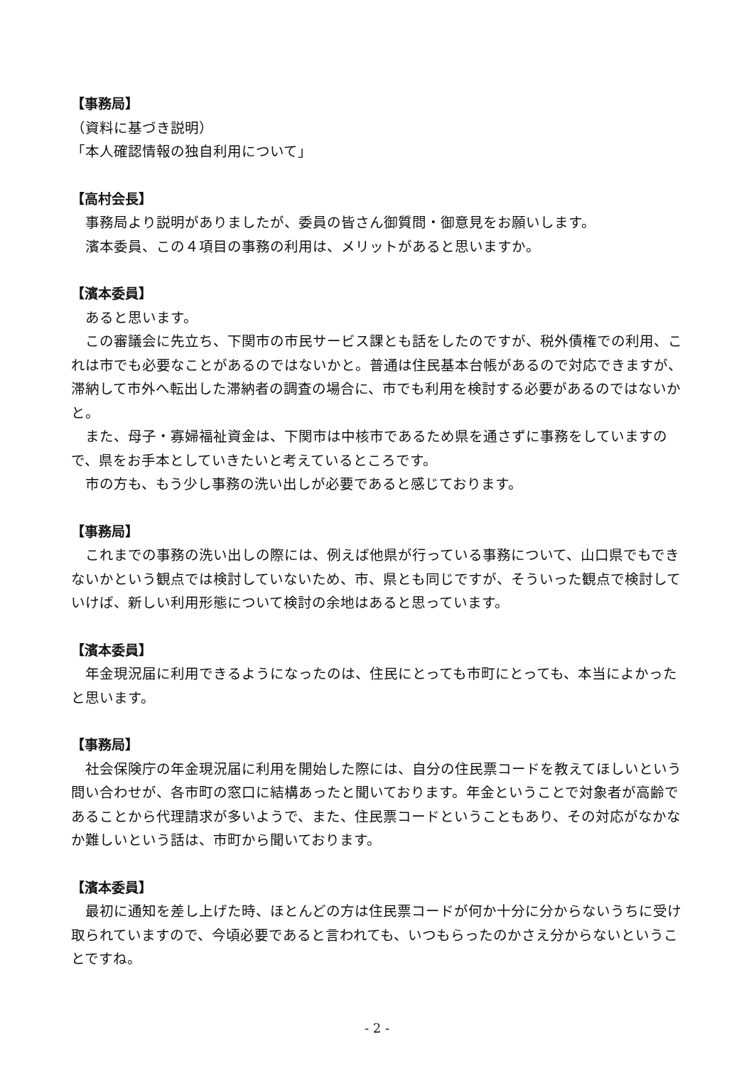【事務局】
（資料に基づき説明）
「本人確認情報の独自利用について」
【高村会長】
事務局より説明がありましたが、委員の皆さん御質問・御意見をお願いします。
濱本委員、この４項目の事務の利用は、メリットがあると思いますか。
【濱本委員】
あると思います。
この審議会に先立ち、下関市の市民サービス課とも話をしたのですが、税外債権での利用、これは市でも必要なことがあるのではないかと。普通は住民基本台帳があるので対応できますが、滞納して市外へ転出した滞納者の調査の場合に、市でも利用を検討する必要があるのではないかと。
また、母子・寡婦福祉資金は、下関市は中核市であるため県を通さずに事務をしていますので、県をお手本としていきたいと考えているところです。
市の方も、もう少し事務の洗い出しが必要であると感じております。
【事務局】
これまでの事務の洗い出しの際には、例えば他県が行っている事務について、山口県でもできないかという観点では検討していないため、市、県とも同じですが、そういった観点で検討していけば、新しい利用形態について検討の余地はあると思っています。
【濱本委員】
年金現況届に利用できるようになったのは、住民にとっても市町にとっても、本当によかったと思います。
【事務局】
社会保険庁の年金現況届に利用を開始した際には、自分の住民票コードを教えてほしいという問い合わせが、各市町の窓口に結構あったと聞いております。年金ということで対象者が高齢であることから代理請求が多いようで、また、住民票コードということもあり、その対応がなかなか難しいという話は、市町から聞いております。
【濱本委員】
最初に通知を差し上げた時、ほとんどの方は住民票コードが何か十分に分からないうちに受け取られていますので、今頃必要であると言われても、いつもらったのかさえ分からないということですね。
- 2 -